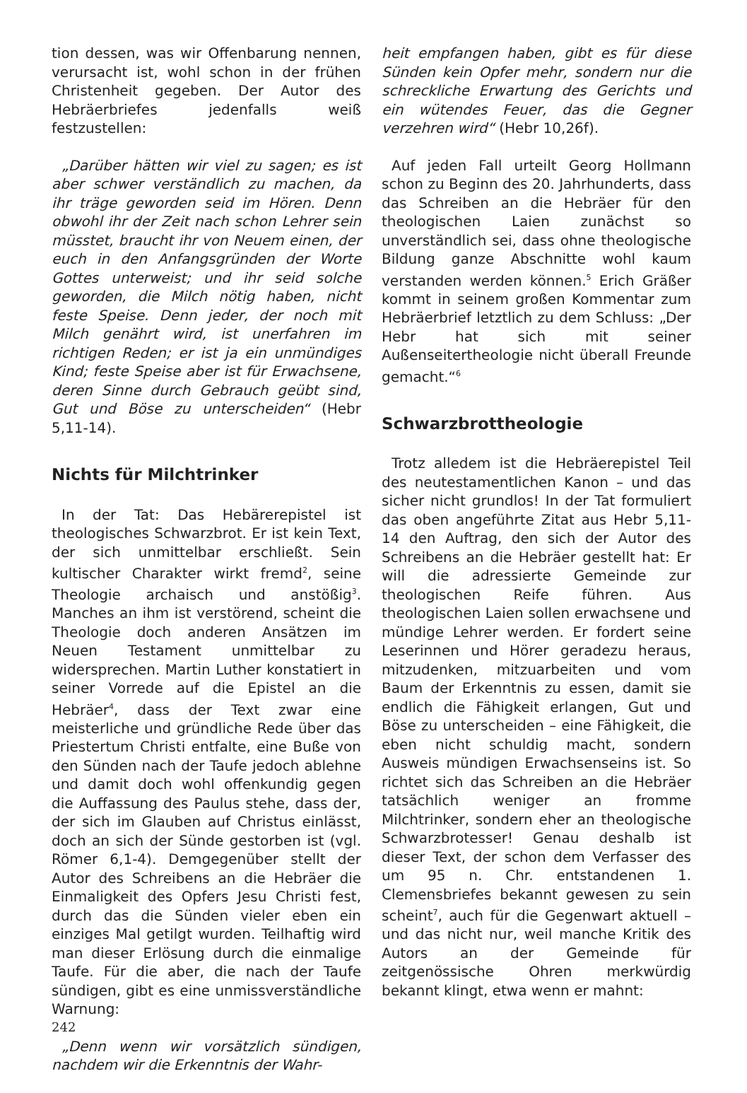tion dessen, was wir Offenbarung nennen, verursacht ist, wohl schon in der frühen Christenheit gegeben. Der Autor des Hebräerbriefes jedenfalls weiß festzustellen:
„Darüber hätten wir viel zu sagen; es ist aber schwer verständlich zu machen, da ihr träge geworden seid im Hören. Denn obwohl ihr der Zeit nach schon Lehrer sein müsstet, braucht ihr von Neuem einen, der euch in den Anfangsgründen der Worte Gottes unterweist; und ihr seid solche geworden, die Milch nötig haben, nicht feste Speise. Denn jeder, der noch mit Milch genährt wird, ist unerfahren im richtigen Reden; er ist ja ein unmündiges Kind; feste Speise aber ist für Erwachsene, deren Sinne durch Gebrauch geübt sind, Gut und Böse zu unterscheiden“ (Hebr 5,11-14).
Nichts für Milchtrinker
In der Tat: Das Hebärerepistel ist theologisches Schwarzbrot. Er ist kein Text, der sich unmittelbar erschließt. Sein kultischer Charakter wirkt fremd<sup>2</sup>, seine Theologie archaisch und anstößig<sup>3</sup>. Manches an ihm ist verstörend, scheint die Theologie doch anderen Ansätzen im Neuen Testament unmittelbar zu widersprechen. Martin Luther konstatiert in seiner Vorrede auf die Epistel an die Hebräer<sup>4</sup>, dass der Text zwar eine meisterliche und gründliche Rede über das Priestertum Christi entfalte, eine Buße von den Sünden nach der Taufe jedoch ablehne und damit doch wohl offenkundig gegen die Auffassung des Paulus stehe, dass der, der sich im Glauben auf Christus einlässt, doch an sich der Sünde gestorben ist (vgl. Römer 6,1-4). Demgegenüber stellt der Autor des Schreibens an die Hebräer die Einmaligkeit des Opfers Jesu Christi fest, durch das die Sünden vieler eben ein einziges Mal getilgt wurden. Teilhaftig wird man dieser Erlösung durch die einmalige Taufe. Für die aber, die nach der Taufe sündigen, gibt es eine unmissverständliche Warnung:
„Denn wenn wir vorsätzlich sündigen, nachdem wir die Erkenntnis der Wahr-
heit empfangen haben, gibt es für diese Sünden kein Opfer mehr, sondern nur die schreckliche Erwartung des Gerichts und ein wütendes Feuer, das die Gegner verzehren wird“ (Hebr 10,26f).
Auf jeden Fall urteilt Georg Hollmann schon zu Beginn des 20. Jahrhunderts, dass das Schreiben an die Hebräer für den theologischen Laien zunächst so unverständlich sei, dass ohne theologische Bildung ganze Abschnitte wohl kaum verstanden werden können.<sup>5</sup> Erich Gräßer kommt in seinem großen Kommentar zum Hebräerbrief letztlich zu dem Schluss: „Der Hebr hat sich mit seiner Außenseitertheologie nicht überall Freunde gemacht.“<sup>6</sup>
Schwarzbrottheologie
Trotz alledem ist die Hebräerepistel Teil des neutestamentlichen Kanon – und das sicher nicht grundlos! In der Tat formuliert das oben angeführte Zitat aus Hebr 5,11-14 den Auftrag, den sich der Autor des Schreibens an die Hebräer gestellt hat: Er will die adressierte Gemeinde zur theologischen Reife führen. Aus theologischen Laien sollen erwachsene und mündige Lehrer werden. Er fordert seine Leserinnen und Hörer geradezu heraus, mitzudenken, mitzuarbeiten und vom Baum der Erkenntnis zu essen, damit sie endlich die Fähigkeit erlangen, Gut und Böse zu unterscheiden – eine Fähigkeit, die eben nicht schuldig macht, sondern Ausweis mündigen Erwachsenseins ist. So richtet sich das Schreiben an die Hebräer tatsächlich weniger an fromme Milchtrinker, sondern eher an theologische Schwarzbrotesser! Genau deshalb ist dieser Text, der schon dem Verfasser des um 95 n. Chr. entstandenen 1. Clemensbriefes bekannt gewesen zu sein scheint<sup>7</sup>, auch für die Gegenwart aktuell – und das nicht nur, weil manche Kritik des Autors an der Gemeinde für zeitgenössische Ohren merkwürdig bekannt klingt, etwa wenn er mahnt:
242